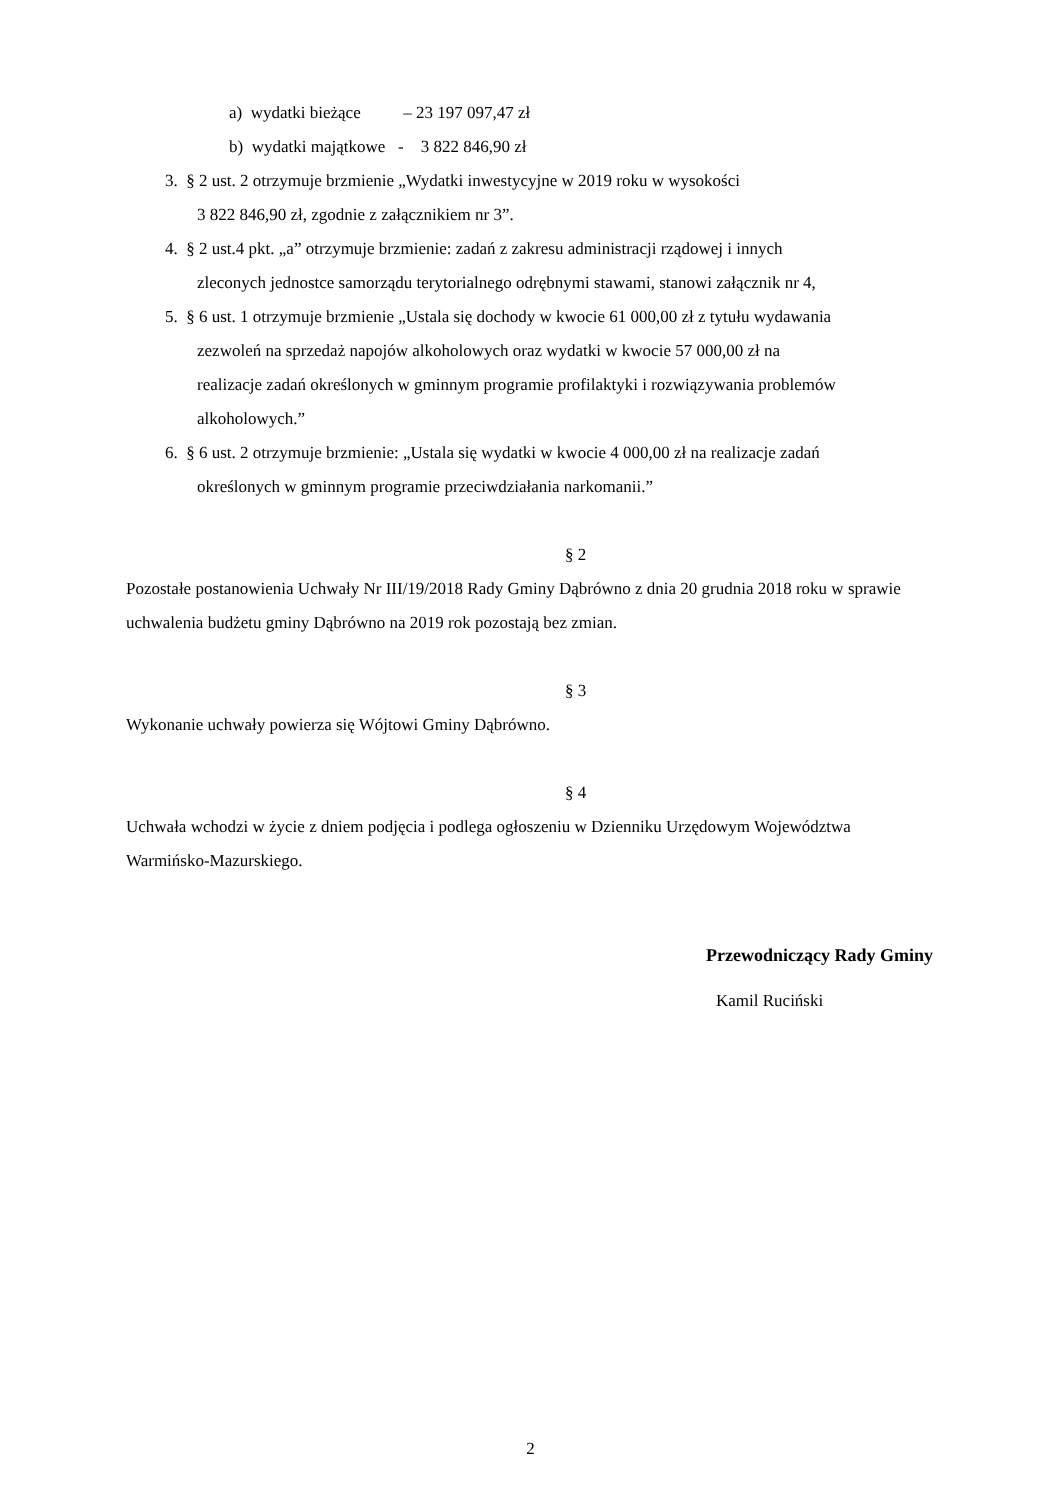a) wydatki bieżące – 23 197 097,47 zł
b) wydatki majątkowe - 3 822 846,90 zł
3. § 2 ust. 2 otrzymuje brzmienie „Wydatki inwestycyjne w 2019 roku w wysokości
3 822 846,90 zł, zgodnie z załącznikiem nr 3”.
4. § 2 ust.4 pkt. „a” otrzymuje brzmienie: zadań z zakresu administracji rządowej i innych
zleconych jednostce samorządu terytorialnego odrębnymi stawami, stanowi załącznik nr 4,
5. § 6 ust. 1 otrzymuje brzmienie „Ustala się dochody w kwocie 61 000,00 zł z tytułu wydawania
zezwoleń na sprzedaż napojów alkoholowych oraz wydatki w kwocie 57 000,00 zł na
realizacje zadań określonych w gminnym programie profilaktyki i rozwiązywania problemów
alkoholowych.”
6. § 6 ust. 2 otrzymuje brzmienie: „Ustala się wydatki w kwocie 4 000,00 zł na realizacje zadań
określonych w gminnym programie przeciwdziałania narkomanii.”
§ 2
Pozostałe postanowienia Uchwały Nr III/19/2018 Rady Gminy Dąbrówno z dnia 20 grudnia 2018 roku w sprawie uchwalenia budżetu gminy Dąbrówno na 2019 rok pozostają bez zmian.
§ 3
Wykonanie uchwały powierza się Wójtowi Gminy Dąbrówno.
§ 4
Uchwała wchodzi w życie z dniem podjęcia i podlega ogłoszeniu w Dzienniku Urzędowym Województwa Warmińsko-Mazurskiego.
Przewodniczący Rady Gminy
Kamil Ruciński
2